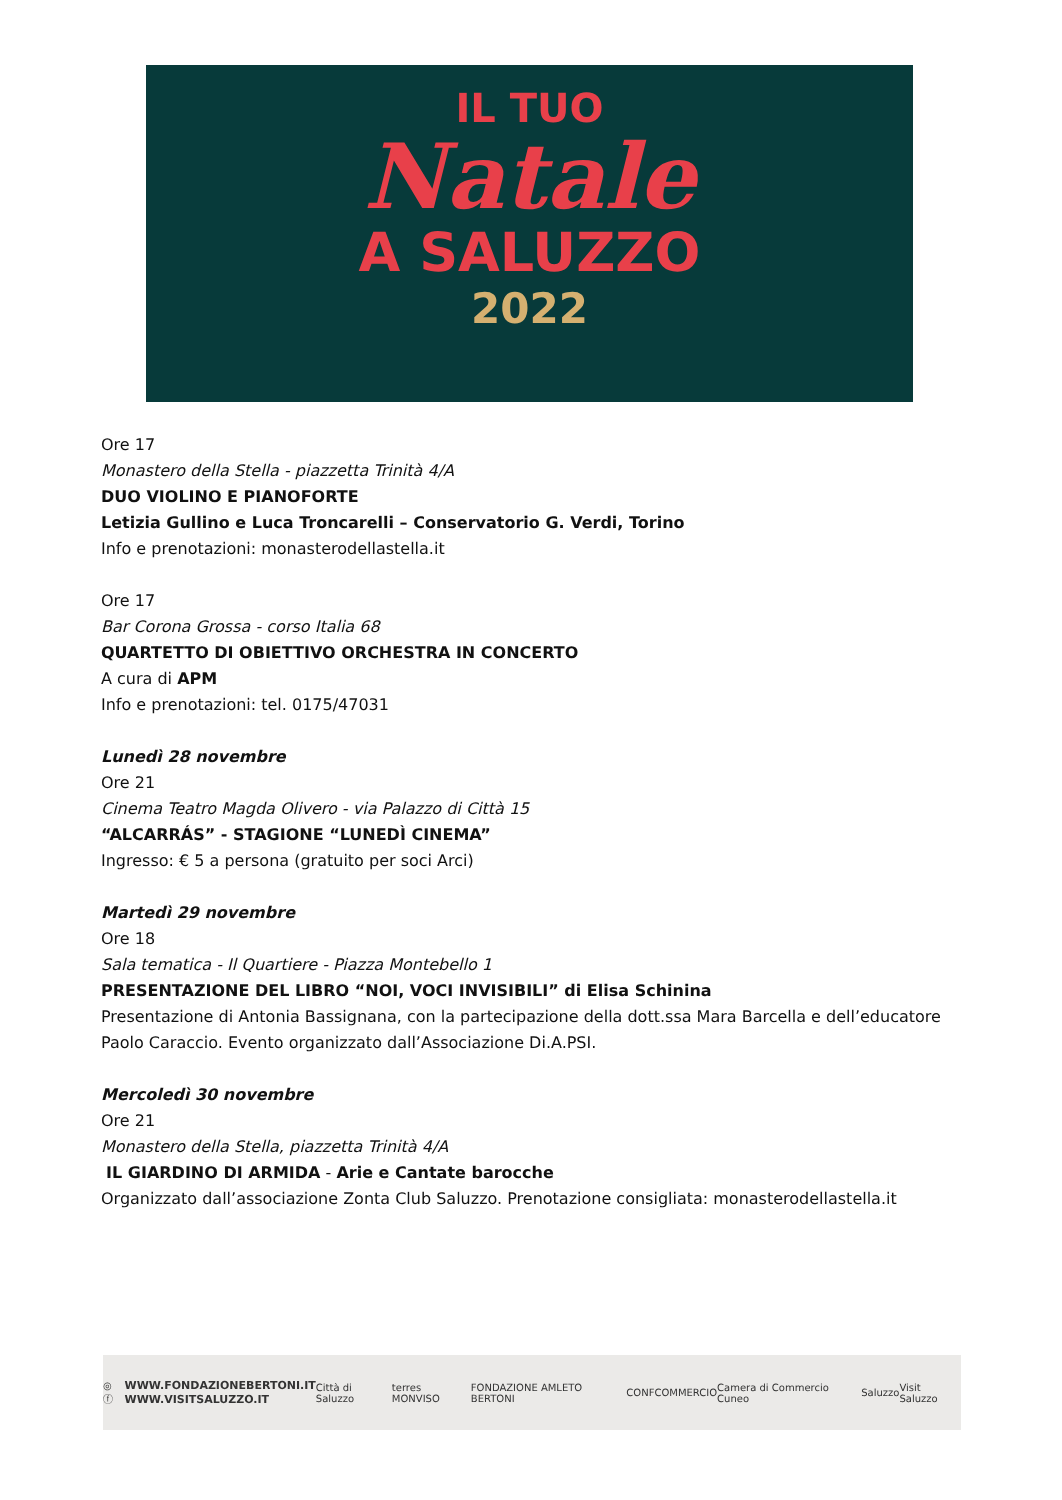IL TUO
Natale
A SALUZZO
2022
Ore 17
Monastero della Stella - piazzetta Trinità 4/A
DUO VIOLINO E PIANOFORTE
Letizia Gullino e Luca Troncarelli – Conservatorio G. Verdi, Torino
Info e prenotazioni: monasterodellastella.it
Ore 17
Bar Corona Grossa - corso Italia 68
QUARTETTO DI OBIETTIVO ORCHESTRA IN CONCERTO
A cura di APM
Info e prenotazioni: tel. 0175/47031
Lunedì 28 novembre
Ore 21
Cinema Teatro Magda Olivero - via Palazzo di Città 15
“ALCARRÁS” - STAGIONE “LUNEDÌ CINEMA”
Ingresso: € 5 a persona (gratuito per soci Arci)
Martedì 29 novembre
Ore 18
Sala tematica - Il Quartiere - Piazza Montebello 1
PRESENTAZIONE DEL LIBRO “NOI, VOCI INVISIBILI” di Elisa Schinina
Presentazione di Antonia Bassignana, con la partecipazione della dott.ssa Mara Barcella e dell’educatore Paolo Caraccio. Evento organizzato dall’Associazione Di.A.PSI.
Mercoledì 30 novembre
Ore 21
Monastero della Stella, piazzetta Trinità 4/A
IL GIARDINO DI ARMIDA - Arie e Cantate barocche
Organizzato dall’associazione Zonta Club Saluzzo. Prenotazione consigliata: monasterodellastella.it
◎ ⓕ WWW.FONDAZIONEBERTONI.IT
WWW.VISITSALUZZO.IT Città di Saluzzo terres MONVISO FONDAZIONE AMLETO BERTONI CONFCOMMERCIO Camera di Commercio Cuneo Saluzzo Visit Saluzzo